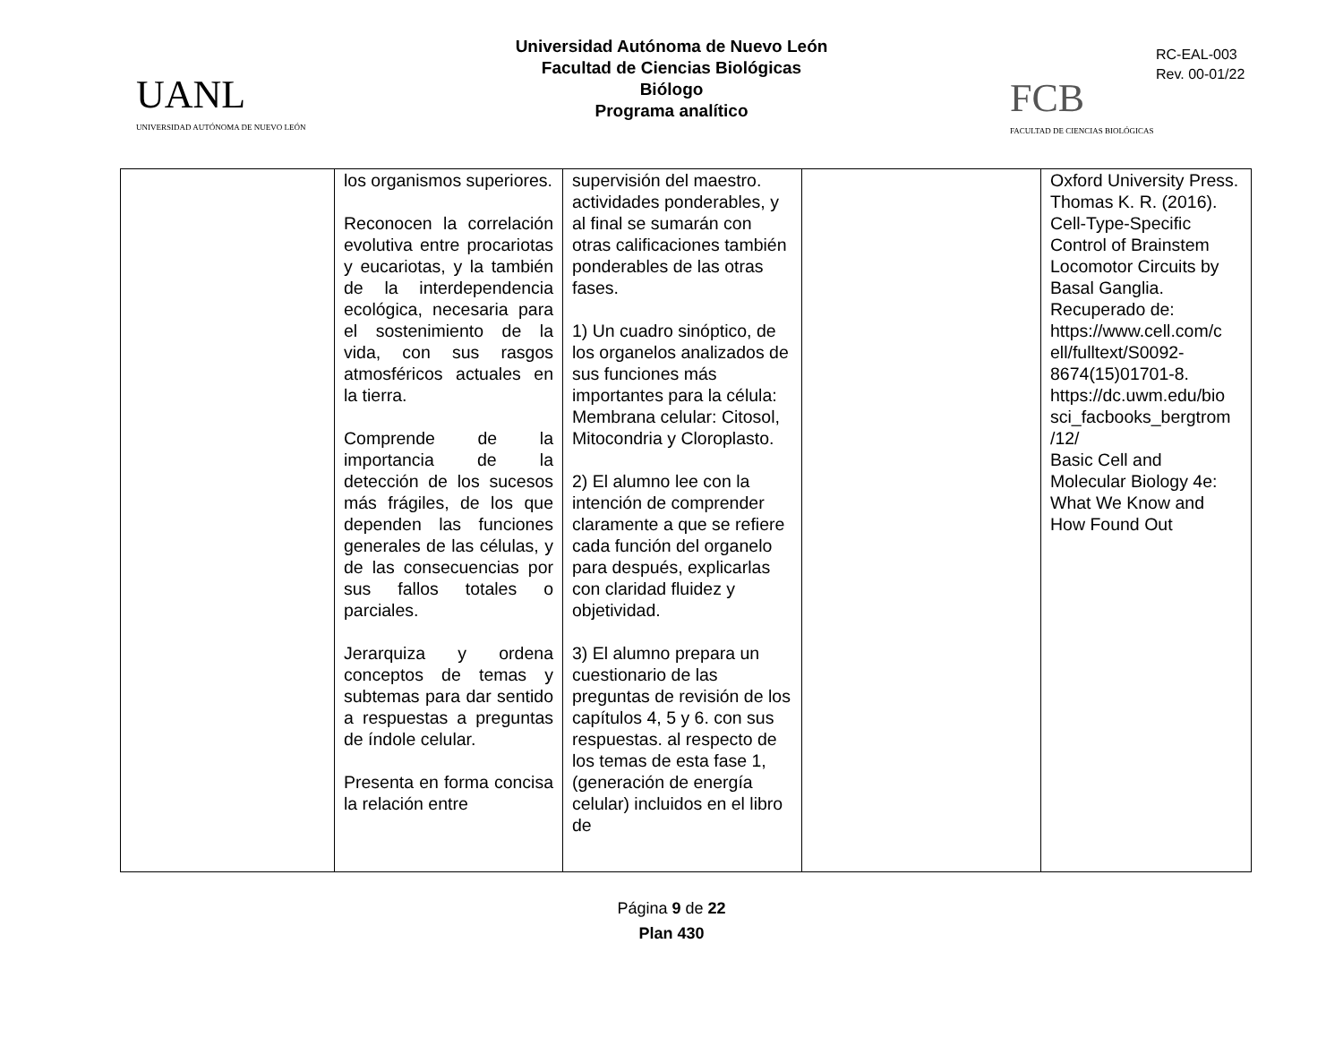Universidad Autónoma de Nuevo León
Facultad de Ciencias Biológicas
Biólogo
Programa analítico
UANL
UNIVERSIDAD AUTÓNOMA DE NUEVO LEÓN
RC-EAL-003
Rev. 00-01/22
FCB
FACULTAD DE CIENCIAS BIOLÓGICAS
| | los organismos superiores. Reconocen la correlación evolutiva entre procariotas y eucariotas, y la también de la interdependencia ecológica, necesaria para el sostenimiento de la vida, con sus rasgos atmosféricos actuales en la tierra. Comprende de la importancia de la detección de los sucesos más frágiles, de los que dependen las funciones generales de las células, y de las consecuencias por sus fallos totales o parciales. Jerarquiza y ordena conceptos de temas y subtemas para dar sentido a respuestas a preguntas de índole celular. Presenta en forma concisa la relación entre | supervisión del maestro. actividades ponderables, y al final se sumarán con otras calificaciones también ponderables de las otras fases. 1) Un cuadro sinóptico, de los organelos analizados de sus funciones más importantes para la célula: Membrana celular: Citosol, Mitocondria y Cloroplasto. 2) El alumno lee con la intención de comprender claramente a que se refiere cada función del organelo para después, explicarlas con claridad fluidez y objetividad. 3) El alumno prepara un cuestionario de las preguntas de revisión de los capítulos 4, 5 y 6. con sus respuestas. al respecto de los temas de esta fase 1, (generación de energía celular) incluidos en el libro de | | Oxford University Press. Thomas K. R. (2016). Cell-Type-Specific Control of Brainstem Locomotor Circuits by Basal Ganglia. Recuperado de: https://www.cell.com/c ell/fulltext/S0092-8674(15)01701-8. https://dc.uwm.edu/bio sci_facbooks_bergtrom /12/ Basic Cell and Molecular Biology 4e: What We Know and How Found Out |
Página 9 de 22
Plan 430